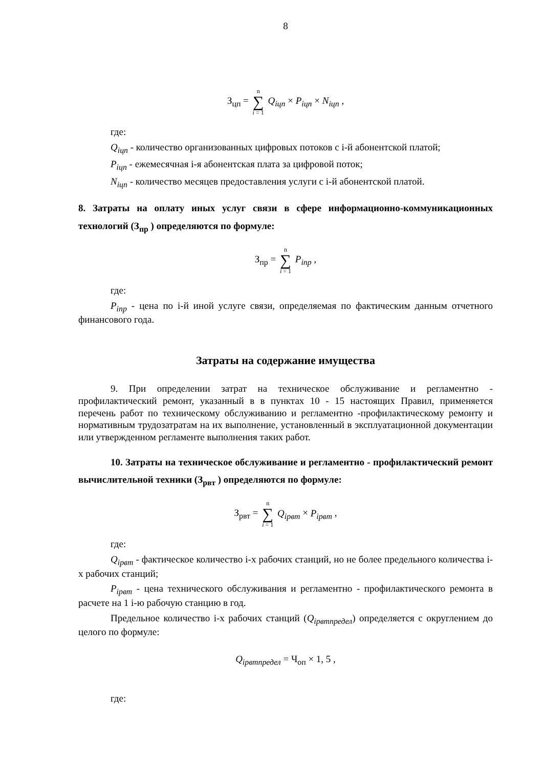8
З<sub>цп</sub> = n ∑ i = 1 Q<sub>iцп</sub> × P<sub>iцп</sub> × N<sub>iцп</sub> ,
где:
Q<sub>iцп</sub> - количество организованных цифровых потоков с i-й абонентской платой;
P<sub>iцп</sub> - ежемесячная i-я абонентская плата за цифровой поток;
N<sub>iцп</sub> - количество месяцев предоставления услуги с i-й абонентской платой.
8. Затраты на оплату иных услуг связи в сфере информационно-коммуникационных технологий (З<sub>пр</sub> ) определяются по формуле:
З<sub>пр</sub> = n ∑ i = 1 P<sub>iпр</sub> ,
где:
P<sub>iпр</sub> - цена по i-й иной услуге связи, определяемая по фактическим данным отчетного финансового года.
Затраты на содержание имущества
9. При определении затрат на техническое обслуживание и регламентно - профилактический ремонт, указанный в в пунктах 10 - 15 настоящих Правил, применяется перечень работ по техническому обслуживанию и регламентно -профилактическому ремонту и нормативным трудозатратам на их выполнение, установленный в эксплуатационной документации или утвержденном регламенте выполнения таких работ.
10. Затраты на техническое обслуживание и регламентно - профилактический ремонт вычислительной техники (З<sub>рвт</sub> ) определяются по формуле:
З<sub>рвт</sub> = n ∑ i = 1 Q<sub>iрвт</sub> × P<sub>iрвт</sub> ,
где:
Q<sub>iрвт</sub> - фактическое количество i-х рабочих станций, но не более предельного количества i-х рабочих станций;
P<sub>iрвт</sub> - цена технического обслуживания и регламентно - профилактического ремонта в расчете на 1 i-ю рабочую станцию в год.
Предельное количество i-х рабочих станций (Q<sub>iрвтпредел</sub>) определяется с округлением до целого по формуле:
Q<sub>iрвтпредел</sub> = Ч<sub>оп</sub> × 1, 5 ,
где: